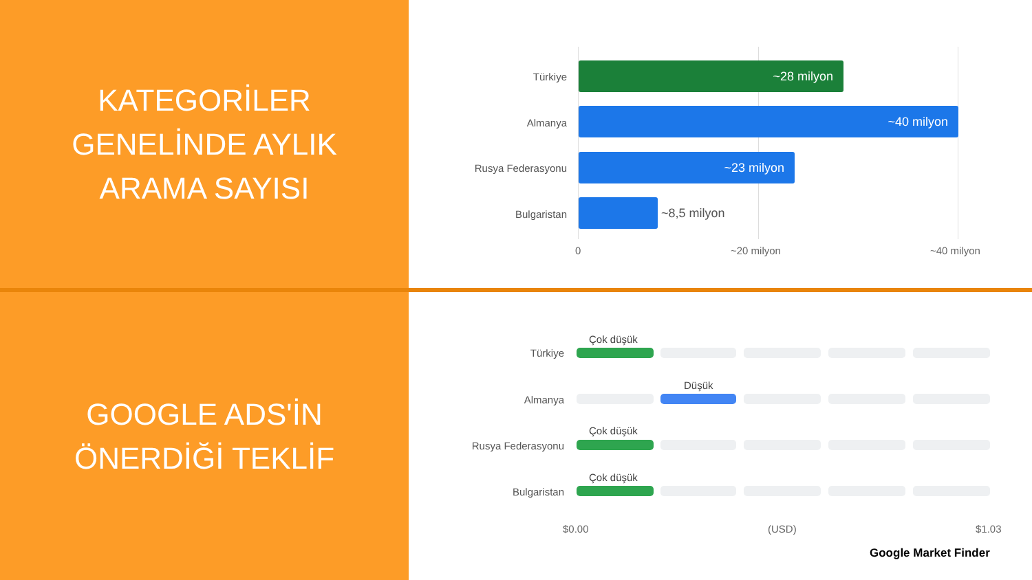KATEGORİLER
GENELİNDE AYLIK
ARAMA SAYISI
Türkiye
~28 milyon
Almanya
~40 milyon
Rusya Federasyonu
~23 milyon
Bulgaristan ~8,5 milyon
0 ~20 milyon ~40 milyon
GOOGLE ADS'İN
ÖNERDİĞİ TEKLİF
Çok düşük
Türkiye
Düşük
Almanya
Çok düşük
Rusya Federasyonu
Çok düşük
Bulgaristan
$0.00 (USD) $1.03
Google Market Finder